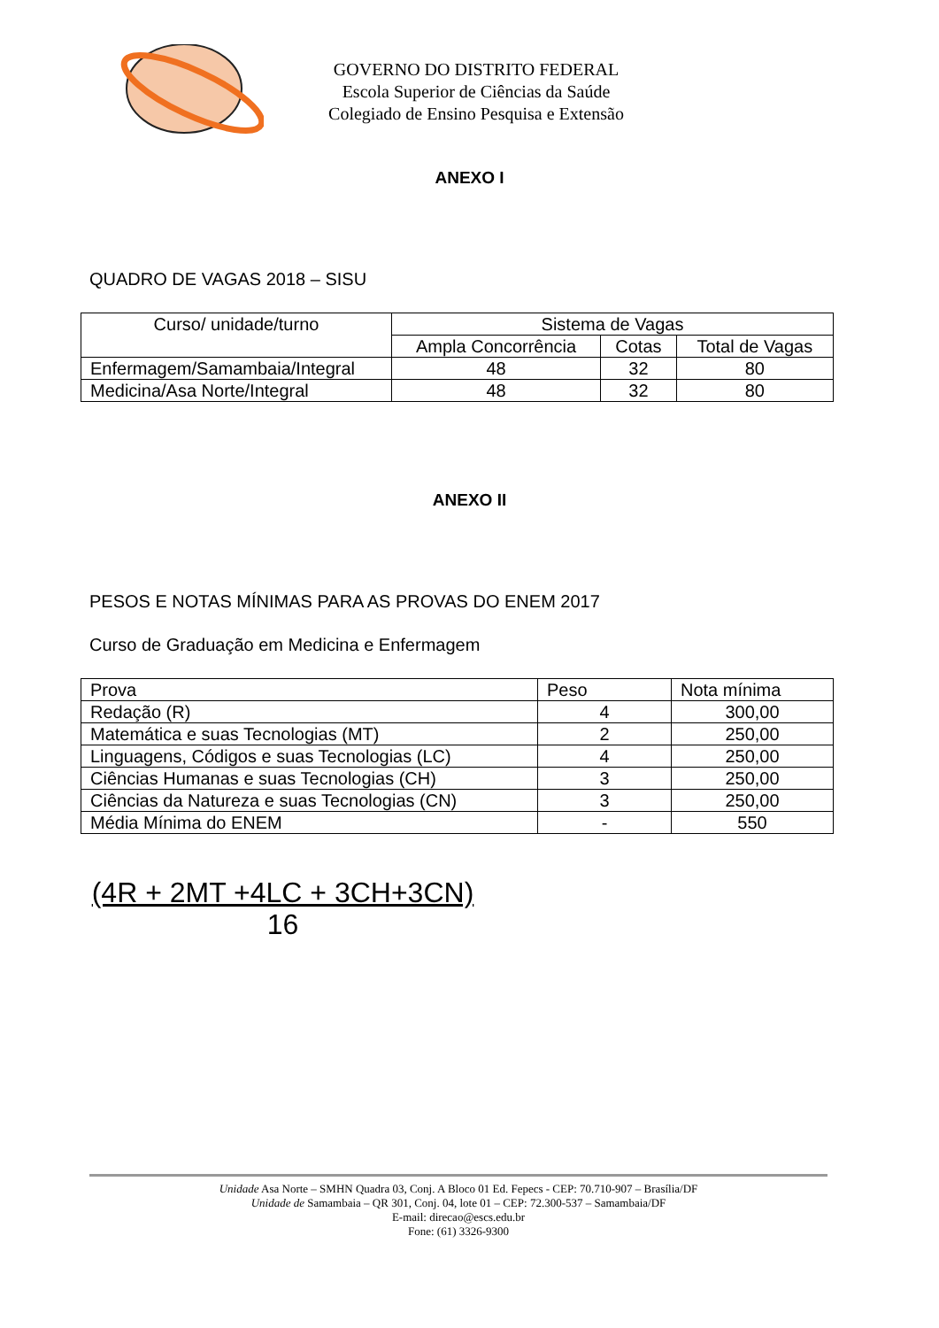GOVERNO DO DISTRITO FEDERAL
Escola Superior de Ciências da Saúde
Colegiado de Ensino Pesquisa e Extensão
ANEXO I
QUADRO DE VAGAS 2018 – SISU
| Curso/ unidade/turno | Sistema de Vagas | | |
| | Ampla Concorrência | Cotas | Total de Vagas |
| Enfermagem/Samambaia/Integral | 48 | 32 | 80 |
| Medicina/Asa Norte/Integral | 48 | 32 | 80 |
ANEXO II
PESOS E NOTAS MÍNIMAS PARA AS PROVAS DO ENEM 2017
Curso de Graduação em Medicina e Enfermagem
| Prova | Peso | Nota mínima |
| Redação (R) | 4 | 300,00 |
| Matemática e suas Tecnologias (MT) | 2 | 250,00 |
| Linguagens, Códigos e suas Tecnologias (LC) | 4 | 250,00 |
| Ciências Humanas e suas Tecnologias (CH) | 3 | 250,00 |
| Ciências da Natureza e suas Tecnologias (CN) | 3 | 250,00 |
| Média Mínima do ENEM | - | 550 |
(4R + 2MT +4LC + 3CH+3CN)
16
Unidade Asa Norte – SMHN Quadra 03, Conj. A Bloco 01 Ed. Fepecs - CEP: 70.710-907 – Brasília/DF
Unidade de Samambaia – QR 301, Conj. 04, lote 01 – CEP: 72.300-537 – Samambaia/DF
E-mail: direcao@escs.edu.br
Fone: (61) 3326-9300